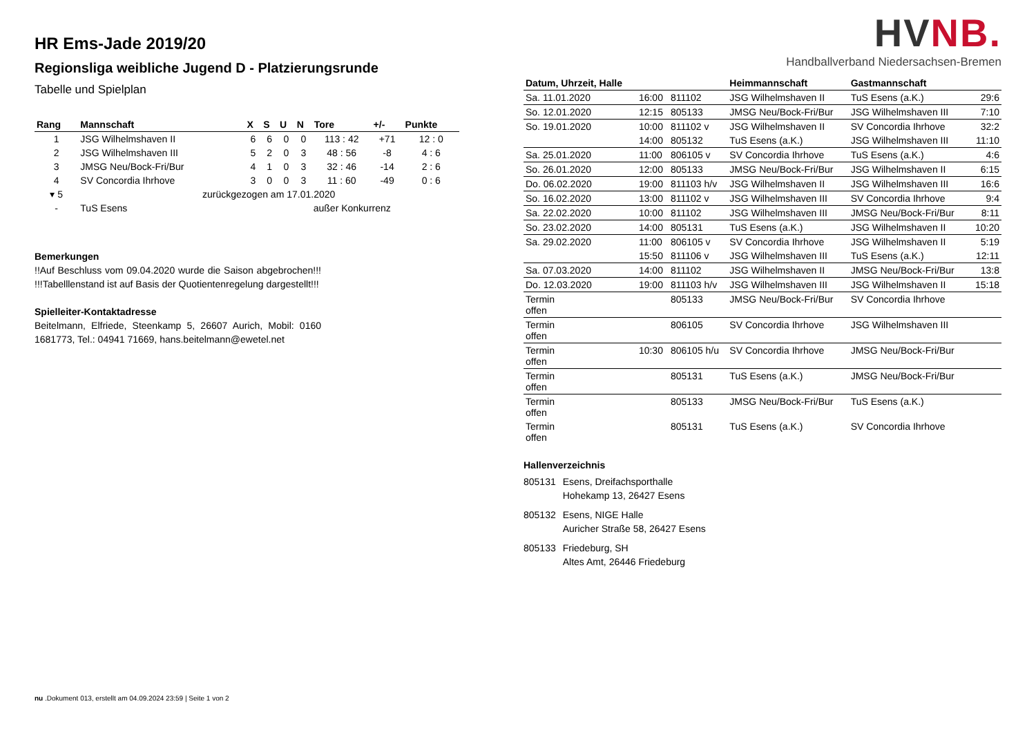HR Ems-Jade 2019/20
Regionsliga weibliche Jugend D - Platzierungsrunde
Tabelle und Spielplan
| Rang | Mannschaft | X | S | U | N | Tore | +/- | Punkte |
| --- | --- | --- | --- | --- | --- | --- | --- | --- |
| 1 | JSG Wilhelmshaven II | 6 | 6 | 0 | 0 | 113 : 42 | +71 | 12 : 0 |
| 2 | JSG Wilhelmshaven III | 5 | 2 | 0 | 3 | 48 : 56 | -8 | 4 : 6 |
| 3 | JMSG Neu/Bock-Fri/Bur | 4 | 1 | 0 | 3 | 32 : 46 | -14 | 2 : 6 |
| 4 | SV Concordia Ihrhove | 3 | 0 | 0 | 3 | 11 : 60 | -49 | 0 : 6 |
| ▾ 5 | zurückgezogen am 17.01.2020 | | | | | | | |
| - | TuS Esens | außer Konkurrenz | | | | | | |
Bemerkungen
!!Auf Beschluss vom 09.04.2020 wurde die Saison abgebrochen!!! !!!Tabelllenstand ist auf Basis der Quotientenregelung dargestellt!!!
Spielleiter-Kontaktadresse
Beitelmann, Elfriede, Steenkamp 5, 26607 Aurich, Mobil: 0160 1681773, Tel.: 04941 71669, hans.beitelmann@ewetel.net
HVNB.
Handballverband Niedersachsen-Bremen
| Datum, Uhrzeit, Halle | | | Heimmannschaft | Gastmannschaft | |
| --- | --- | --- | --- | --- | --- |
| Sa. 11.01.2020 | 16:00 | 811102 | JSG Wilhelmshaven II | TuS Esens (a.K.) | 29:6 |
| So. 12.01.2020 | 12:15 | 805133 | JMSG Neu/Bock-Fri/Bur | JSG Wilhelmshaven III | 7:10 |
| So. 19.01.2020 | 10:00 | 811102 v | JSG Wilhelmshaven II | SV Concordia Ihrhove | 32:2 |
| | 14:00 | 805132 | TuS Esens (a.K.) | JSG Wilhelmshaven III | 11:10 |
| Sa. 25.01.2020 | 11:00 | 806105 v | SV Concordia Ihrhove | TuS Esens (a.K.) | 4:6 |
| So. 26.01.2020 | 12:00 | 805133 | JMSG Neu/Bock-Fri/Bur | JSG Wilhelmshaven II | 6:15 |
| Do. 06.02.2020 | 19:00 | 811103 h/v | JSG Wilhelmshaven II | JSG Wilhelmshaven III | 16:6 |
| So. 16.02.2020 | 13:00 | 811102 v | JSG Wilhelmshaven III | SV Concordia Ihrhove | 9:4 |
| Sa. 22.02.2020 | 10:00 | 811102 | JSG Wilhelmshaven III | JMSG Neu/Bock-Fri/Bur | 8:11 |
| So. 23.02.2020 | 14:00 | 805131 | TuS Esens (a.K.) | JSG Wilhelmshaven II | 10:20 |
| Sa. 29.02.2020 | 11:00 | 806105 v | SV Concordia Ihrhove | JSG Wilhelmshaven II | 5:19 |
| | 15:50 | 811106 v | JSG Wilhelmshaven III | TuS Esens (a.K.) | 12:11 |
| Sa. 07.03.2020 | 14:00 | 811102 | JSG Wilhelmshaven II | JMSG Neu/Bock-Fri/Bur | 13:8 |
| Do. 12.03.2020 | 19:00 | 811103 h/v | JSG Wilhelmshaven III | JSG Wilhelmshaven II | 15:18 |
| Termin offen | | 805133 | JMSG Neu/Bock-Fri/Bur | SV Concordia Ihrhove | |
| Termin offen | | 806105 | SV Concordia Ihrhove | JSG Wilhelmshaven III | |
| Termin offen | 10:30 | 806105 h/u | SV Concordia Ihrhove | JMSG Neu/Bock-Fri/Bur | |
| Termin offen | | 805131 | TuS Esens (a.K.) | JMSG Neu/Bock-Fri/Bur | |
| Termin offen | | 805133 | JMSG Neu/Bock-Fri/Bur | TuS Esens (a.K.) | |
| Termin offen | | 805131 | TuS Esens (a.K.) | SV Concordia Ihrhove | |
Hallenverzeichnis
| 805131 | Esens, Dreifachsporthalle Hohekamp 13, 26427 Esens |
| 805132 | Esens, NIGE Halle Auricher Straße 58, 26427 Esens |
| 805133 | Friedeburg, SH Altes Amt, 26446 Friedeburg |
nu .Dokument 013, erstellt am 04.09.2024 23:59 | Seite 1 von 2